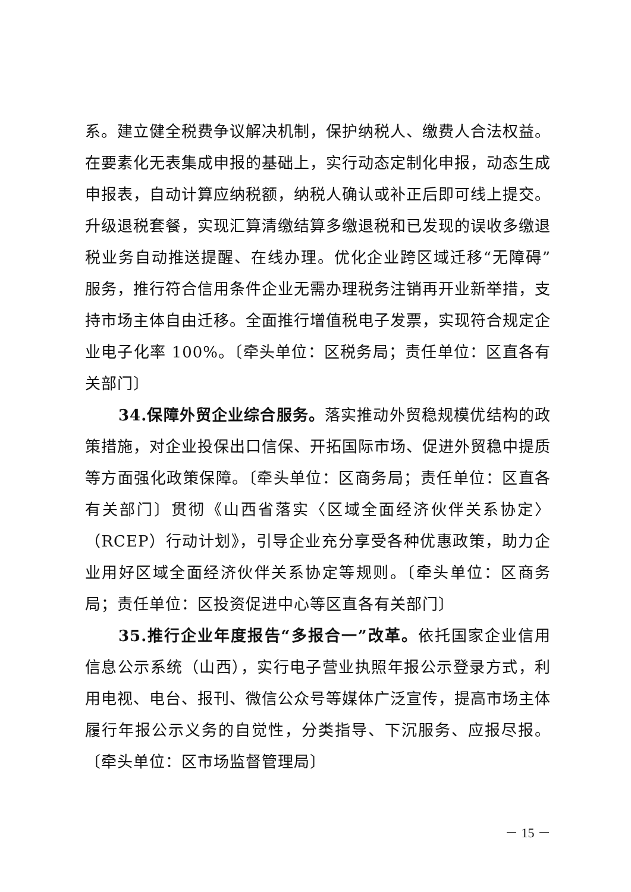系。建立健全税费争议解决机制，保护纳税人、缴费人合法权益。在要素化无表集成申报的基础上，实行动态定制化申报，动态生成申报表，自动计算应纳税额，纳税人确认或补正后即可线上提交。升级退税套餐，实现汇算清缴结算多缴退税和已发现的误收多缴退税业务自动推送提醒、在线办理。优化企业跨区域迁移“无障碍”服务，推行符合信用条件企业无需办理税务注销再开业新举措，支持市场主体自由迁移。全面推行增值税电子发票，实现符合规定企业电子化率 100%。〔牵头单位：区税务局；责任单位：区直各有关部门〕
34.保障外贸企业综合服务。落实推动外贸稳规模优结构的政策措施，对企业投保出口信保、开拓国际市场、促进外贸稳中提质等方面强化政策保障。〔牵头单位：区商务局；责任单位：区直各有关部门〕贯彻《山西省落实〈区域全面经济伙伴关系协定〉（RCEP）行动计划》，引导企业充分享受各种优惠政策，助力企业用好区域全面经济伙伴关系协定等规则。〔牵头单位：区商务局；责任单位：区投资促进中心等区直各有关部门〕
35.推行企业年度报告“多报合一”改革。依托国家企业信用信息公示系统（山西），实行电子营业执照年报公示登录方式，利用电视、电台、报刊、微信公众号等媒体广泛宣传，提高市场主体履行年报公示义务的自觉性，分类指导、下沉服务、应报尽报。〔牵头单位：区市场监督管理局〕
－ 15 －